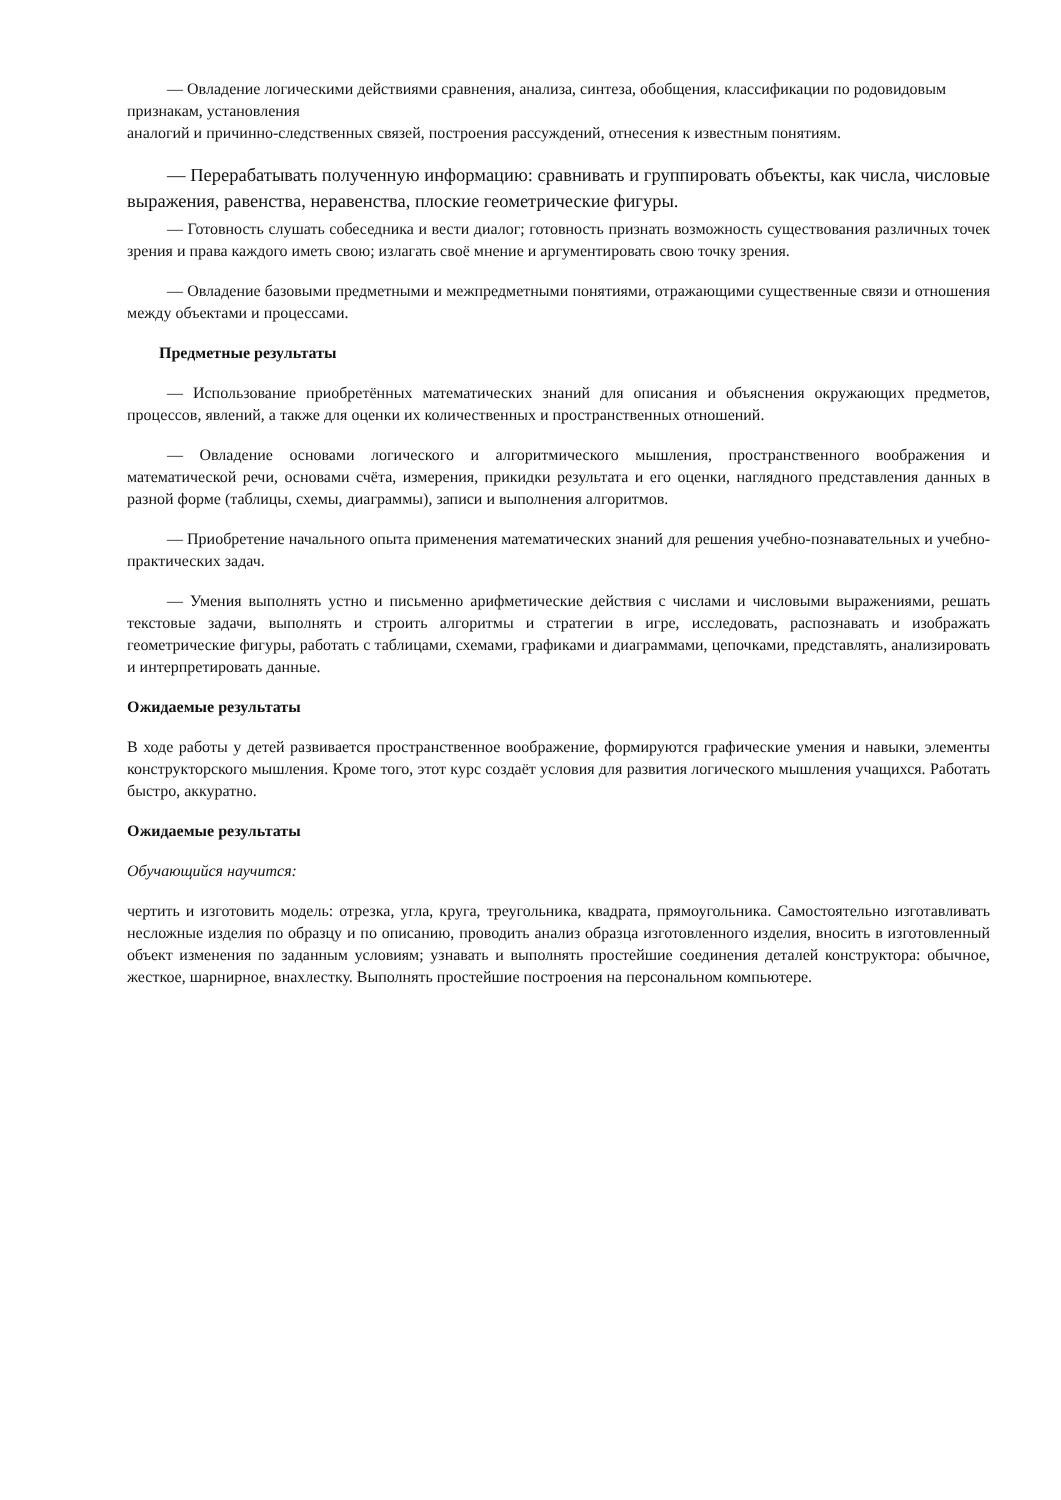— Овладение логическими действиями сравнения, анализа, синтеза, обобщения, классификации по родовидовым признакам, установления
аналогий и причинно-следственных связей, построения рассуждений, отнесения к известным понятиям.
— Перерабатывать полученную информацию: сравнивать и группировать объекты, как числа, числовые выражения, равенства, неравенства, плоские геометрические фигуры.
— Готовность слушать собеседника и вести диалог; готовность признать возможность существования различных точек зрения и права каждого иметь свою; излагать своё мнение и аргументировать свою точку зрения.
— Овладение базовыми предметными и межпредметными понятиями, отражающими существенные связи и отношения между объектами и процессами.
Предметные результаты
— Использование приобретённых математических знаний для описания и объяснения окружающих предметов, процессов, явлений, а также для оценки их количественных и пространственных отношений.
— Овладение основами логического и алгоритмического мышления, пространственного воображения и математической речи, основами счёта, измерения, прикидки результата и его оценки, наглядного представления данных в разной форме (таблицы, схемы, диаграммы), записи и выполнения алгоритмов.
— Приобретение начального опыта применения математических знаний для решения учебно-познавательных и учебно-практических задач.
— Умения выполнять устно и письменно арифметические действия с числами и числовыми выражениями, решать текстовые задачи, выполнять и строить алгоритмы и стратегии в игре, исследовать, распознавать и изображать геометрические фигуры, работать с таблицами, схемами, графиками и диаграммами, цепочками, представлять, анализировать и интерпретировать данные.
Ожидаемые результаты
В ходе работы у детей развивается пространственное воображение, формируются графические умения и навыки, элементы конструкторского мышления. Кроме того, этот курс создаёт условия для развития логического мышления учащихся. Работать быстро, аккуратно.
Ожидаемые результаты
Обучающийся научится:
чертить и изготовить модель: отрезка, угла, круга, треугольника, квадрата, прямоугольника. Самостоятельно изготавливать несложные изделия по образцу и по описанию, проводить анализ образца изготовленного изделия, вносить в изготовленный объект изменения по заданным условиям; узнавать и выполнять простейшие соединения деталей конструктора: обычное, жесткое, шарнирное, внахлестку. Выполнять простейшие построения на персональном компьютере.